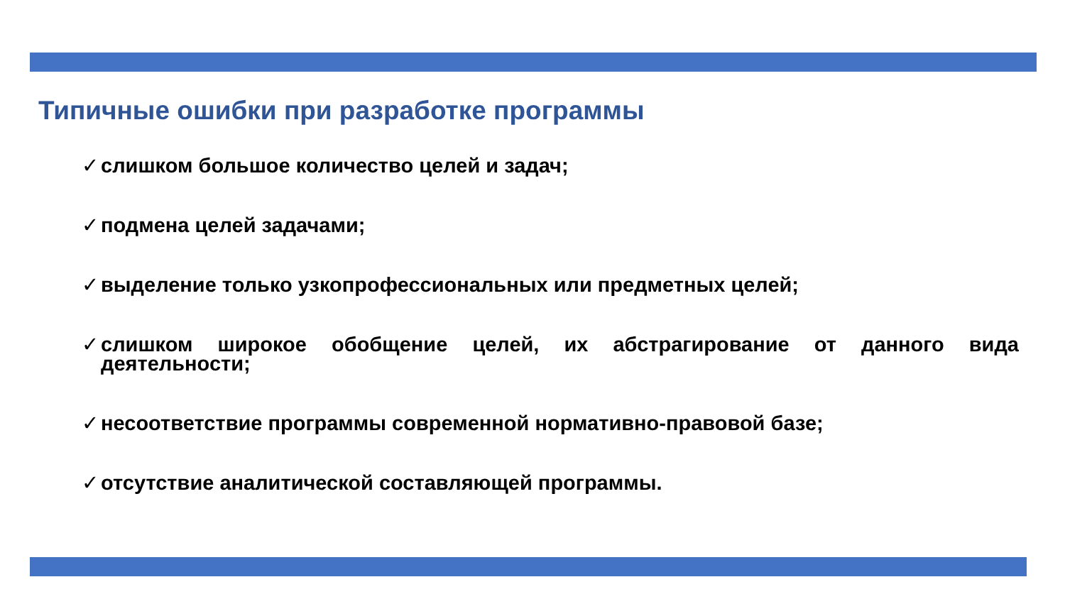Типичные ошибки при разработке программы
✓ слишком большое количество целей и задач;
✓ подмена целей задачами;
✓ выделение только узкопрофессиональных или предметных целей;
✓ слишком широкое обобщение целей, их абстрагирование от данного вида деятельности;
✓ несоответствие программы современной нормативно-правовой базе;
✓ отсутствие аналитической составляющей программы.